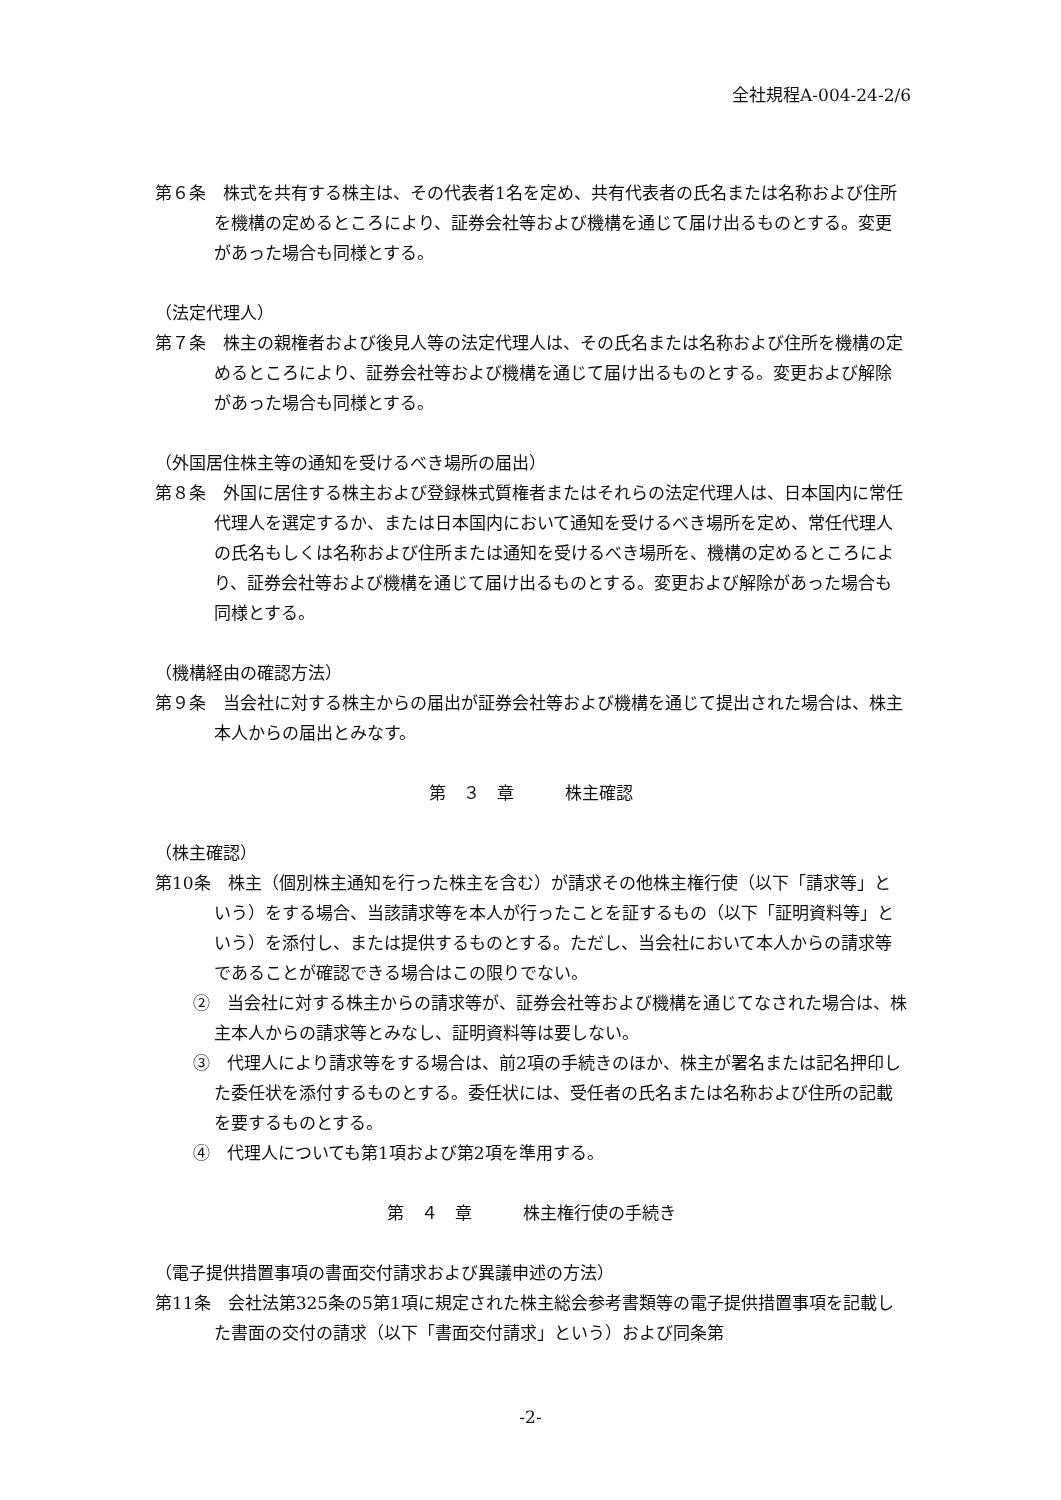全社規程A-004-24-2/6
第６条　株式を共有する株主は、その代表者1名を定め、共有代表者の氏名または名称および住所を機構の定めるところにより、証券会社等および機構を通じて届け出るものとする。変更があった場合も同様とする。
（法定代理人）
第７条　株主の親権者および後見人等の法定代理人は、その氏名または名称および住所を機構の定めるところにより、証券会社等および機構を通じて届け出るものとする。変更および解除があった場合も同様とする。
（外国居住株主等の通知を受けるべき場所の届出）
第８条　外国に居住する株主および登録株式質権者またはそれらの法定代理人は、日本国内に常任代理人を選定するか、または日本国内において通知を受けるべき場所を定め、常任代理人の氏名もしくは名称および住所または通知を受けるべき場所を、機構の定めるところにより、証券会社等および機構を通じて届け出るものとする。変更および解除があった場合も同様とする。
（機構経由の確認方法）
第９条　当会社に対する株主からの届出が証券会社等および機構を通じて提出された場合は、株主本人からの届出とみなす。
第　３　章　　　株主確認
（株主確認）
第10条　株主（個別株主通知を行った株主を含む）が請求その他株主権行使（以下「請求等」という）をする場合、当該請求等を本人が行ったことを証するもの（以下「証明資料等」という）を添付し、または提供するものとする。ただし、当会社において本人からの請求等であることが確認できる場合はこの限りでない。
②　当会社に対する株主からの請求等が、証券会社等および機構を通じてなされた場合は、株主本人からの請求等とみなし、証明資料等は要しない。
③　代理人により請求等をする場合は、前2項の手続きのほか、株主が署名または記名押印した委任状を添付するものとする。委任状には、受任者の氏名または名称および住所の記載を要するものとする。
④　代理人についても第1項および第2項を準用する。
第　４　章　　　株主権行使の手続き
（電子提供措置事項の書面交付請求および異議申述の方法）
第11条　会社法第325条の5第1項に規定された株主総会参考書類等の電子提供措置事項を記載した書面の交付の請求（以下「書面交付請求」という）および同条第
-2-